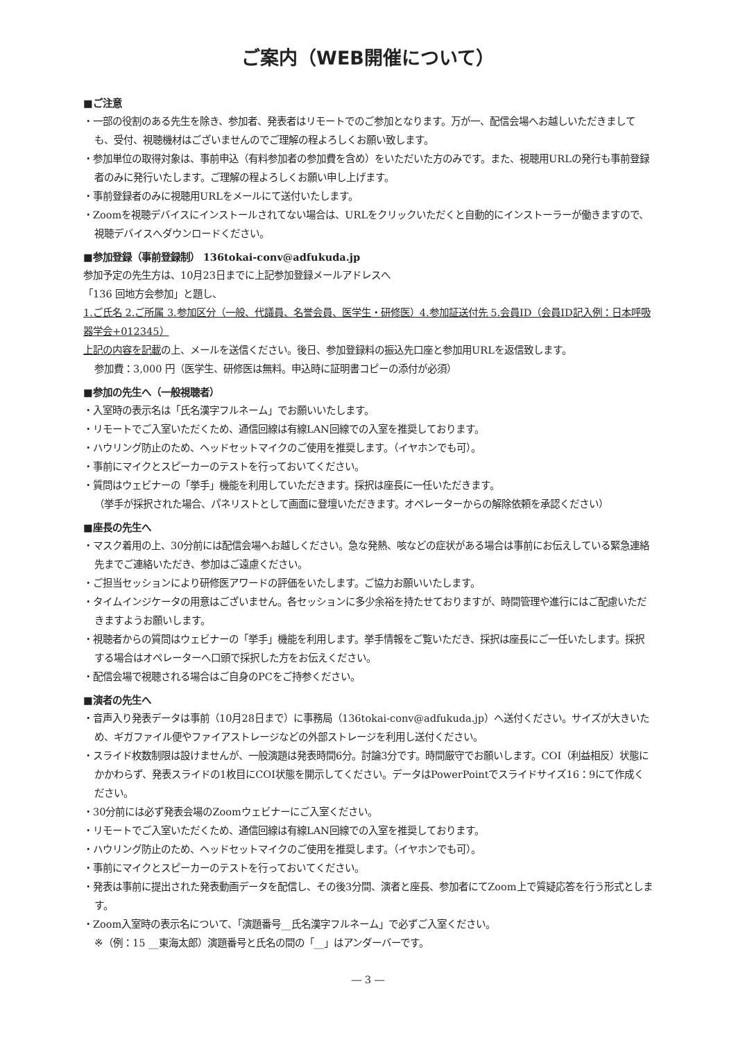ご案内（WEB開催について）
■ご注意
・一部の役割のある先生を除き、参加者、発表者はリモートでのご参加となります。万が一、配信会場へお越しいただきましても、受付、視聴機材はございませんのでご理解の程よろしくお願い致します。
・参加単位の取得対象は、事前申込（有料参加者の参加費を含め）をいただいた方のみです。また、視聴用URLの発行も事前登録者のみに発行いたします。ご理解の程よろしくお願い申し上げます。
・事前登録者のみに視聴用URLをメールにて送付いたします。
・Zoomを視聴デバイスにインストールされてない場合は、URLをクリックいただくと自動的にインストーラーが働きますので、視聴デバイスへダウンロードください。
■参加登録（事前登録制） 136tokai-conv@adfukuda.jp
参加予定の先生方は、10月23日までに上記参加登録メールアドレスへ
「136 回地方会参加」と題し、
1.ご氏名 2.ご所属 3.参加区分（一般、代議員、名誉会員、医学生・研修医）4.参加証送付先 5.会員ID（会員ID記入例：日本呼吸器学会+012345）
上記の内容を記載の上、メールを送信ください。後日、参加登録料の振込先口座と参加用URLを返信致します。
参加費：3,000 円（医学生、研修医は無料。申込時に証明書コピーの添付が必須）
■参加の先生へ（一般視聴者）
・入室時の表示名は「氏名漢字フルネーム」でお願いいたします。
・リモートでご入室いただくため、通信回線は有線LAN回線での入室を推奨しております。
・ハウリング防止のため、ヘッドセットマイクのご使用を推奨します。（イヤホンでも可）。
・事前にマイクとスピーカーのテストを行っておいてください。
・質問はウェビナーの「挙手」機能を利用していただきます。採択は座長に一任いただきます。
（挙手が採択された場合、パネリストとして画面に登壇いただきます。オペレーターからの解除依頼を承認ください）
■座長の先生へ
・マスク着用の上、30分前には配信会場へお越しください。急な発熱、咳などの症状がある場合は事前にお伝えしている緊急連絡先までご連絡いただき、参加はご遠慮ください。
・ご担当セッションにより研修医アワードの評価をいたします。ご協力お願いいたします。
・タイムインジケータの用意はございません。各セッションに多少余裕を持たせておりますが、時間管理や進行にはご配慮いただきますようお願いします。
・視聴者からの質問はウェビナーの「挙手」機能を利用します。挙手情報をご覧いただき、採択は座長にご一任いたします。採択する場合はオペレーターへ口頭で採択した方をお伝えください。
・配信会場で視聴される場合はご自身のPCをご持参ください。
■演者の先生へ
・音声入り発表データは事前（10月28日まで）に事務局（136tokai-conv@adfukuda.jp）へ送付ください。サイズが大きいため、ギガファイル便やファイアストレージなどの外部ストレージを利用し送付ください。
・スライド枚数制限は設けませんが、一般演題は発表時間6分。討論3分です。時間厳守でお願いします。COI（利益相反）状態にかかわらず、発表スライドの1枚目にCOI状態を開示してください。データはPowerPointでスライドサイズ16：9にて作成ください。
・30分前には必ず発表会場のZoomウェビナーにご入室ください。
・リモートでご入室いただくため、通信回線は有線LAN回線での入室を推奨しております。
・ハウリング防止のため、ヘッドセットマイクのご使用を推奨します。（イヤホンでも可）。
・事前にマイクとスピーカーのテストを行っておいてください。
・発表は事前に提出された発表動画データを配信し、その後3分間、演者と座長、参加者にてZoom上で質疑応答を行う形式とします。
・Zoom入室時の表示名について、「演題番号__氏名漢字フルネーム」で必ずご入室ください。
※（例：15 __東海太郎）演題番号と氏名の間の「__」はアンダーバーです。
― 3 ―